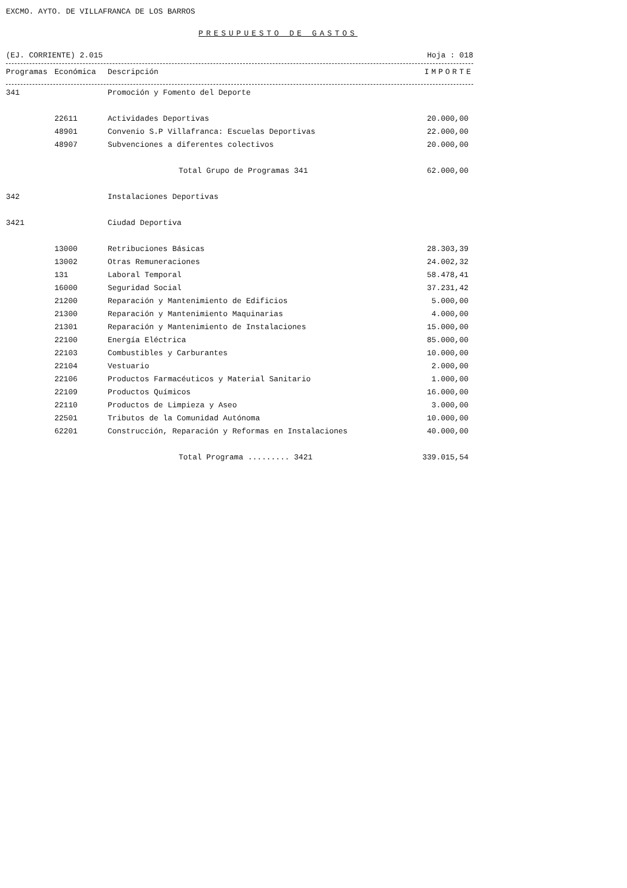EXCMO. AYTO. DE VILLAFRANCA DE LOS BARROS
PRESUPUESTO DE GASTOS
(EJ. CORRIENTE) 2.015 Hoja : 018
| Programas | Económica | Descripción | IMPORTE |
| --- | --- | --- | --- |
| 341 | | Promoción y Fomento del Deporte | |
| | 22611 | Actividades Deportivas | 20.000,00 |
| | 48901 | Convenio S.P Villafranca: Escuelas Deportivas | 22.000,00 |
| | 48907 | Subvenciones a diferentes colectivos | 20.000,00 |
| | | Total Grupo de Programas 341 | 62.000,00 |
| 342 | | Instalaciones Deportivas | |
| 3421 | | Ciudad Deportiva | |
| | 13000 | Retribuciones Básicas | 28.303,39 |
| | 13002 | Otras Remuneraciones | 24.002,32 |
| | 131 | Laboral Temporal | 58.478,41 |
| | 16000 | Seguridad Social | 37.231,42 |
| | 21200 | Reparación y Mantenimiento de Edificios | 5.000,00 |
| | 21300 | Reparación y Mantenimiento Maquinarias | 4.000,00 |
| | 21301 | Reparación y Mantenimiento de Instalaciones | 15.000,00 |
| | 22100 | Energía Eléctrica | 85.000,00 |
| | 22103 | Combustibles y Carburantes | 10.000,00 |
| | 22104 | Vestuario | 2.000,00 |
| | 22106 | Productos Farmacéuticos y Material Sanitario | 1.000,00 |
| | 22109 | Productos Químicos | 16.000,00 |
| | 22110 | Productos de Limpieza y Aseo | 3.000,00 |
| | 22501 | Tributos de la Comunidad Autónoma | 10.000,00 |
| | 62201 | Construcción, Reparación y Reformas en Instalaciones | 40.000,00 |
| | | Total Programa ......... 3421 | 339.015,54 |